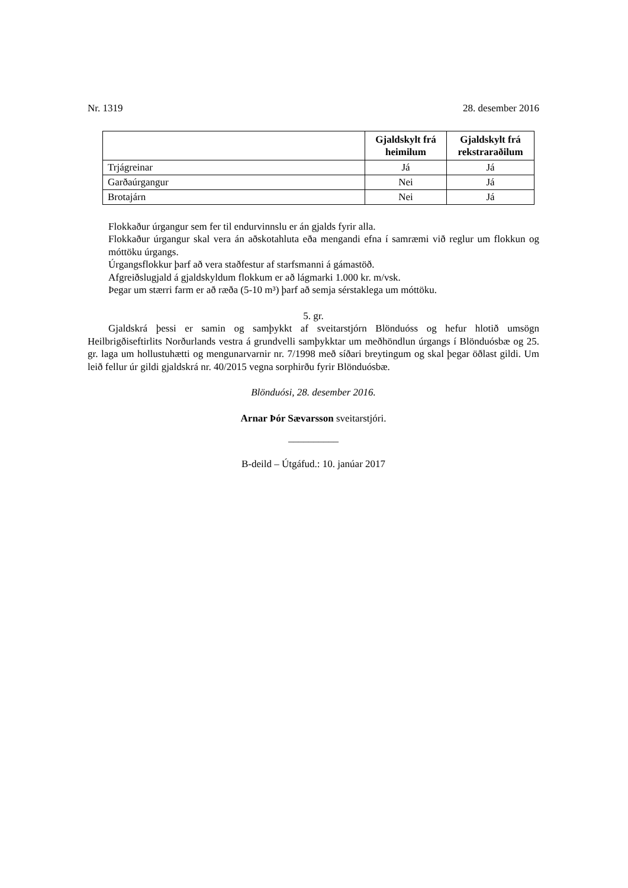Nr. 1319 28. desember 2016
| | Gjaldskylt frá heimilum | Gjaldskylt frá rekstraraðilum |
| --- | --- | --- |
| Trjágreinar | Já | Já |
| Garðaúrgangur | Nei | Já |
| Brotajárn | Nei | Já |
Flokkaður úrgangur sem fer til endurvinnslu er án gjalds fyrir alla.
Flokkaður úrgangur skal vera án aðskotahluta eða mengandi efna í samræmi við reglur um flokkun og móttöku úrgangs.
Úrgangsflokkur þarf að vera staðfestur af starfsmanni á gámastöð.
Afgreiðslugjald á gjaldskyldum flokkum er að lágmarki 1.000 kr. m/vsk.
Þegar um stærri farm er að ræða (5-10 m³) þarf að semja sérstaklega um móttöku.
5. gr.
Gjaldskrá þessi er samin og samþykkt af sveitarstjórn Blönduóss og hefur hlotið umsögn Heilbrigðiseftirlits Norðurlands vestra á grundvelli samþykktar um meðhöndlun úrgangs í Blönduósbæ og 25. gr. laga um hollustuhætti og mengunarvarnir nr. 7/1998 með síðari breytingum og skal þegar öðlast gildi. Um leið fellur úr gildi gjaldskrá nr. 40/2015 vegna sorphirðu fyrir Blönduósbæ.
Blönduósi, 28. desember 2016.
Arnar Þór Sævarsson sveitarstjóri.
__________
B-deild – Útgáfud.: 10. janúar 2017